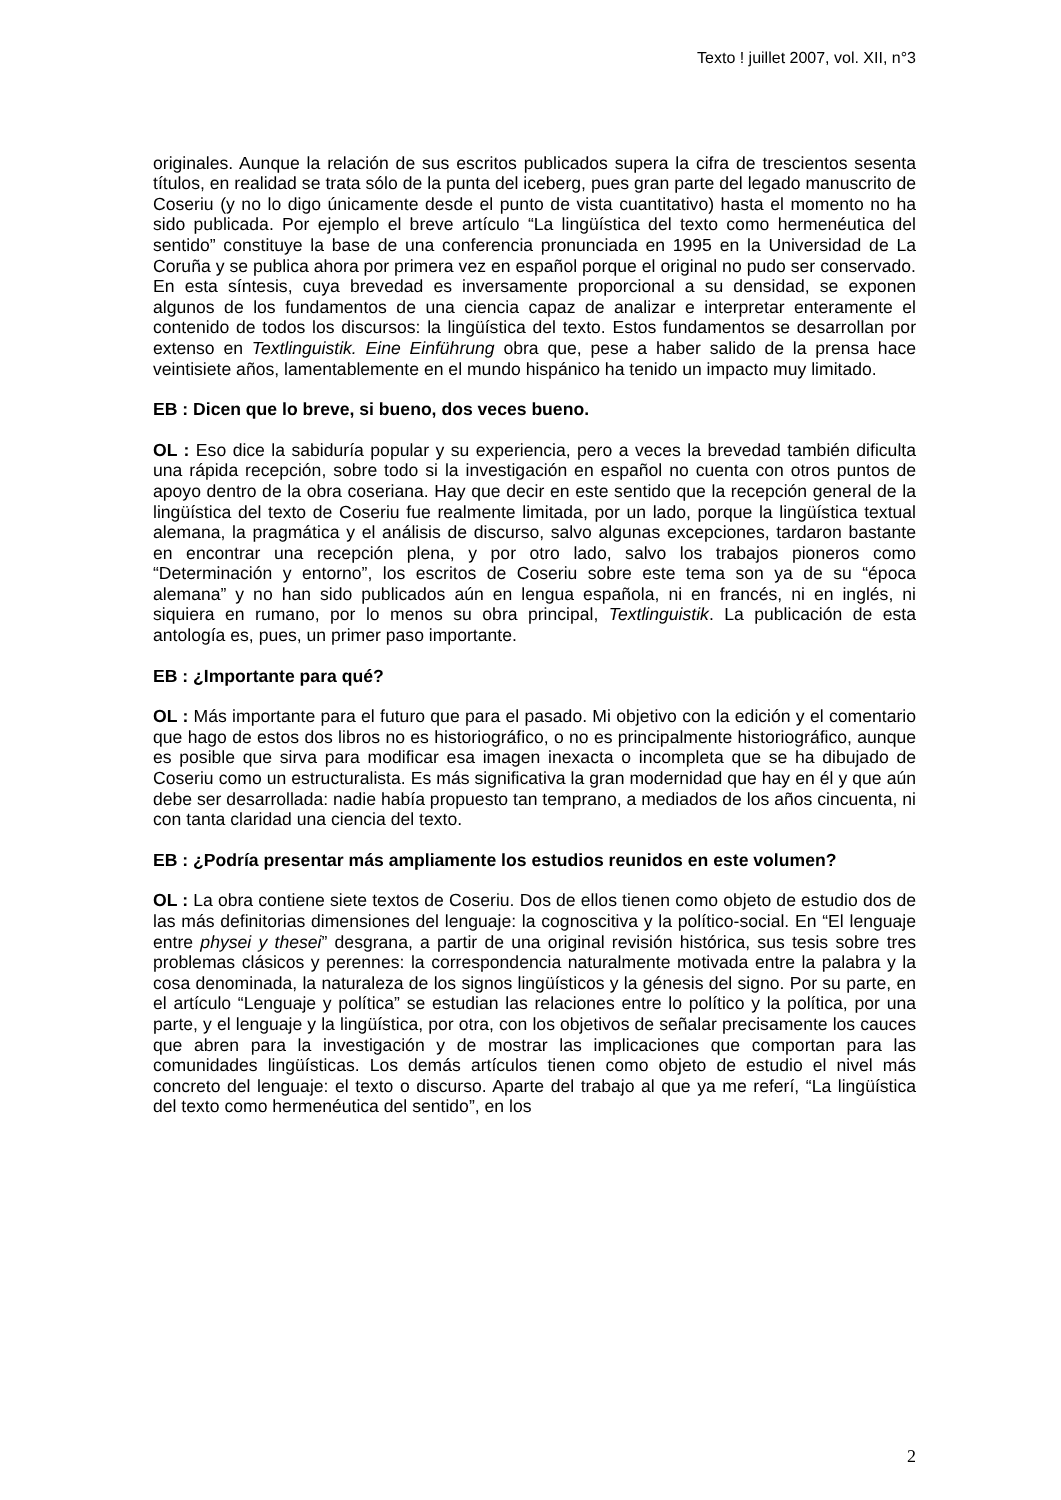Texto ! juillet 2007, vol. XII, n°3
originales. Aunque la relación de sus escritos publicados supera la cifra de trescientos sesenta títulos, en realidad se trata sólo de la punta del iceberg, pues gran parte del legado manuscrito de Coseriu (y no lo digo únicamente desde el punto de vista cuantitativo) hasta el momento no ha sido publicada. Por ejemplo el breve artículo “La lingüística del texto como hermenéutica del sentido” constituye la base de una conferencia pronunciada en 1995 en la Universidad de La Coruña y se publica ahora por primera vez en español porque el original no pudo ser conservado. En esta síntesis, cuya brevedad es inversamente proporcional a su densidad, se exponen algunos de los fundamentos de una ciencia capaz de analizar e interpretar enteramente el contenido de todos los discursos: la lingüística del texto. Estos fundamentos se desarrollan por extenso en Textlinguistik. Eine Einführung obra que, pese a haber salido de la prensa hace veintisiete años, lamentablemente en el mundo hispánico ha tenido un impacto muy limitado.
EB : Dicen que lo breve, si bueno, dos veces bueno.
OL : Eso dice la sabiduría popular y su experiencia, pero a veces la brevedad también dificulta una rápida recepción, sobre todo si la investigación en español no cuenta con otros puntos de apoyo dentro de la obra coseriana. Hay que decir en este sentido que la recepción general de la lingüística del texto de Coseriu fue realmente limitada, por un lado, porque la lingüística textual alemana, la pragmática y el análisis de discurso, salvo algunas excepciones, tardaron bastante en encontrar una recepción plena, y por otro lado, salvo los trabajos pioneros como “Determinación y entorno”, los escritos de Coseriu sobre este tema son ya de su “época alemana” y no han sido publicados aún en lengua española, ni en francés, ni en inglés, ni siquiera en rumano, por lo menos su obra principal, Textlinguistik. La publicación de esta antología es, pues, un primer paso importante.
EB : ¿Importante para qué?
OL : Más importante para el futuro que para el pasado. Mi objetivo con la edición y el comentario que hago de estos dos libros no es historiográfico, o no es principalmente historiográfico, aunque es posible que sirva para modificar esa imagen inexacta o incompleta que se ha dibujado de Coseriu como un estructuralista. Es más significativa la gran modernidad que hay en él y que aún debe ser desarrollada: nadie había propuesto tan temprano, a mediados de los años cincuenta, ni con tanta claridad una ciencia del texto.
EB : ¿Podría presentar más ampliamente los estudios reunidos en este volumen?
OL : La obra contiene siete textos de Coseriu. Dos de ellos tienen como objeto de estudio dos de las más definitorias dimensiones del lenguaje: la cognoscitiva y la político-social. En “El lenguaje entre physei y thesei” desgrana, a partir de una original revisión histórica, sus tesis sobre tres problemas clásicos y perennes: la correspondencia naturalmente motivada entre la palabra y la cosa denominada, la naturaleza de los signos lingüísticos y la génesis del signo. Por su parte, en el artículo “Lenguaje y política” se estudian las relaciones entre lo político y la política, por una parte, y el lenguaje y la lingüística, por otra, con los objetivos de señalar precisamente los cauces que abren para la investigación y de mostrar las implicaciones que comportan para las comunidades lingüísticas. Los demás artículos tienen como objeto de estudio el nivel más concreto del lenguaje: el texto o discurso. Aparte del trabajo al que ya me referí, “La lingüística del texto como hermenéutica del sentido”, en los
2